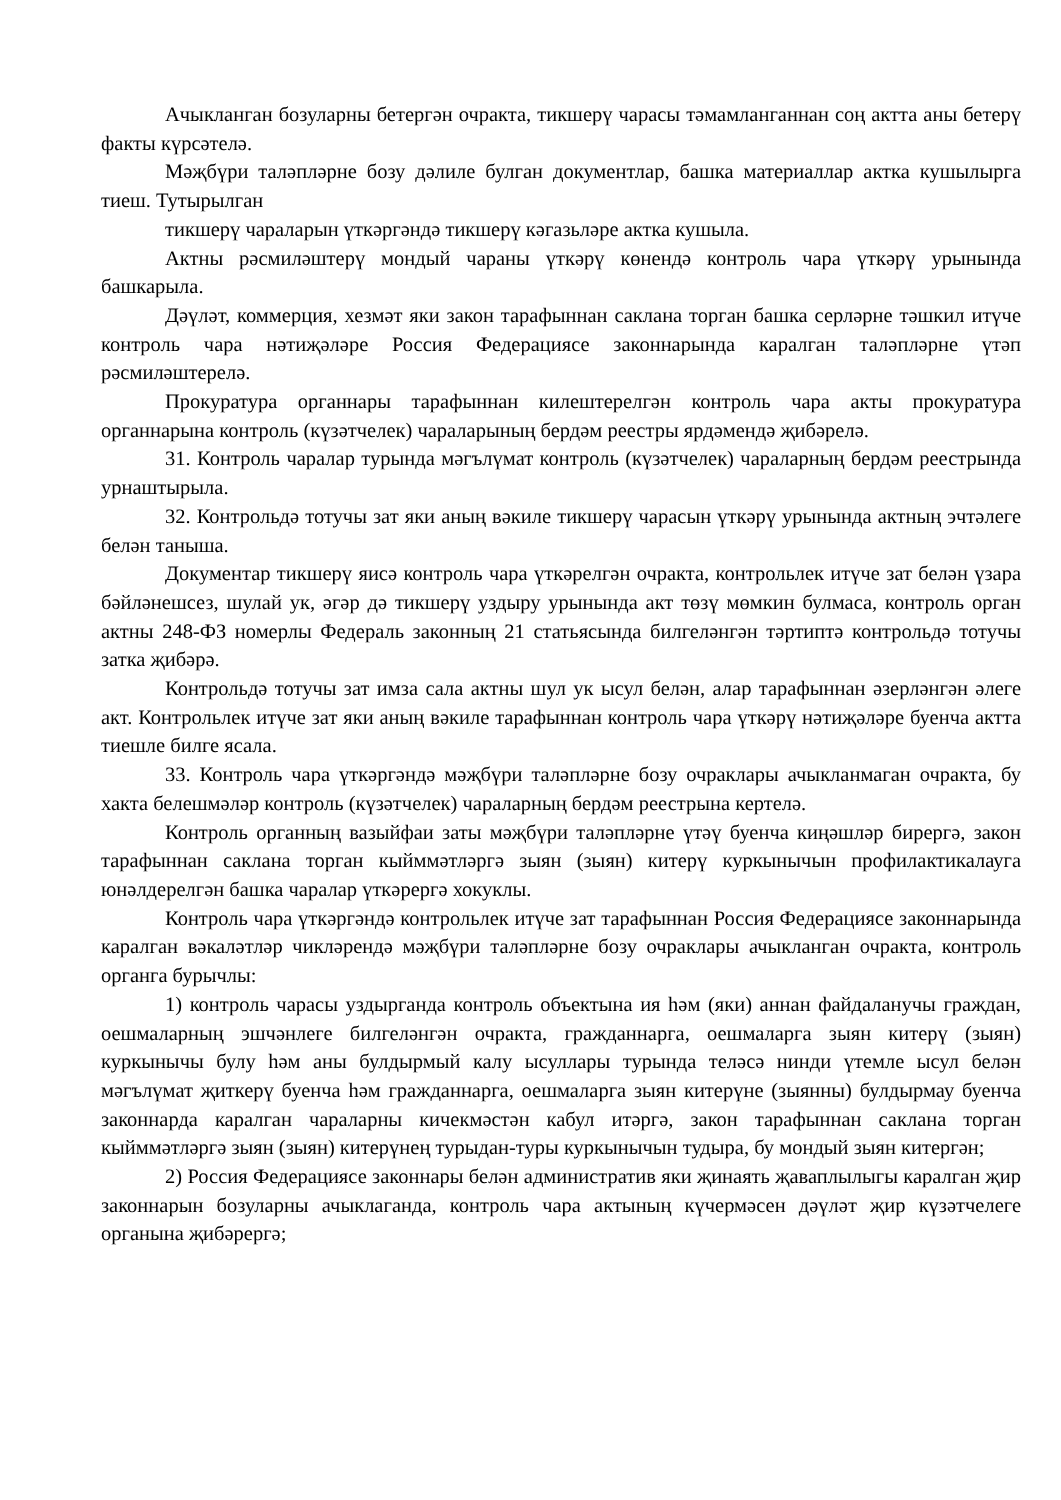Ачыкланган бозуларны бетергән очракта, тикшерү чарасы тәмамланганнан соң актта аны бетерү факты күрсәтелә.
Мәҗбүри таләпләрне бозу дәлиле булган документлар, башка материаллар актка кушылырга тиеш. Тутырылган
тикшерү чараларын үткәргәндә тикшерү кәгазьләре актка кушыла.
Актны рәсмиләштерү мондый чараны үткәрү көнендә контроль чара үткәрү урынында башкарыла.
Дәүләт, коммерция, хезмәт яки закон тарафыннан саклана торган башка серләрне тәшкил итүче контроль чара нәтиҗәләре Россия Федерациясе законнарында каралган таләпләрне үтәп рәсмиләштерелә.
Прокуратура органнары тарафыннан килештерелгән контроль чара акты прокуратура органнарына контроль (күзәтчелек) чараларының бердәм реестры ярдәмендә җибәрелә.
31. Контроль чаралар турында мәгълүмат контроль (күзәтчелек) чараларның бердәм реестрында урнаштырыла.
32. Контрольдә тотучы зат яки аның вәкиле тикшерү чарасын үткәрү урынында актның эчтәлеге белән таныша.
Документар тикшерү яисә контроль чара үткәрелгән очракта, контрольлек итүче зат белән үзара бәйләнешсез, шулай ук, әгәр дә тикшерү уздыру урынында акт төзү мөмкин булмаса, контроль орган актны 248-ФЗ номерлы Федераль законның 21 статьясында билгеләнгән тәртиптә контрольдә тотучы затка җибәрә.
Контрольдә тотучы зат имза сала актны шул ук ысул белән, алар тарафыннан әзерләнгән әлеге акт. Контрольлек итүче зат яки аның вәкиле тарафыннан контроль чара үткәрү нәтиҗәләре буенча актта тиешле билге ясала.
33. Контроль чара үткәргәндә мәҗбүри таләпләрне бозу очраклары ачыкланмаган очракта, бу хакта белешмәләр контроль (күзәтчелек) чараларның бердәм реестрына кертелә.
Контроль органның вазыйфаи заты мәҗбүри таләпләрне үтәү буенча киңәшләр бирергә, закон тарафыннан саклана торган кыйммәтләргә зыян (зыян) китерү куркынычын профилактикалауга юнәлдерелгән башка чаралар үткәрергә хокуклы.
Контроль чара үткәргәндә контрольлек итүче зат тарафыннан Россия Федерациясе законнарында каралган вәкаләтләр чикләрендә мәҗбүри таләпләрне бозу очраклары ачыкланган очракта, контроль органга бурычлы:
1) контроль чарасы уздырганда контроль объектына ия һәм (яки) аннан файдаланучы граждан, оешмаларның эшчәнлеге билгеләнгән очракта, гражданнарга, оешмаларга зыян китерү (зыян) куркынычы булу һәм аны булдырмый калу ысуллары турында теләсә нинди үтемле ысул белән мәгълүмат җиткерү буенча һәм гражданнарга, оешмаларга зыян китерүне (зыянны) булдырмау буенча законнарда каралган чараларны кичекмәстән кабул итәргә, закон тарафыннан саклана торган кыйммәтләргә зыян (зыян) китерүнең турыдан-туры куркынычын тудыра, бу мондый зыян китергән;
2) Россия Федерациясе законнары белән административ яки җинаять җаваплылыгы каралган җир законнарын бозуларны ачыклаганда, контроль чара актының күчермәсен дәүләт җир күзәтчелеге органына җибәрергә;